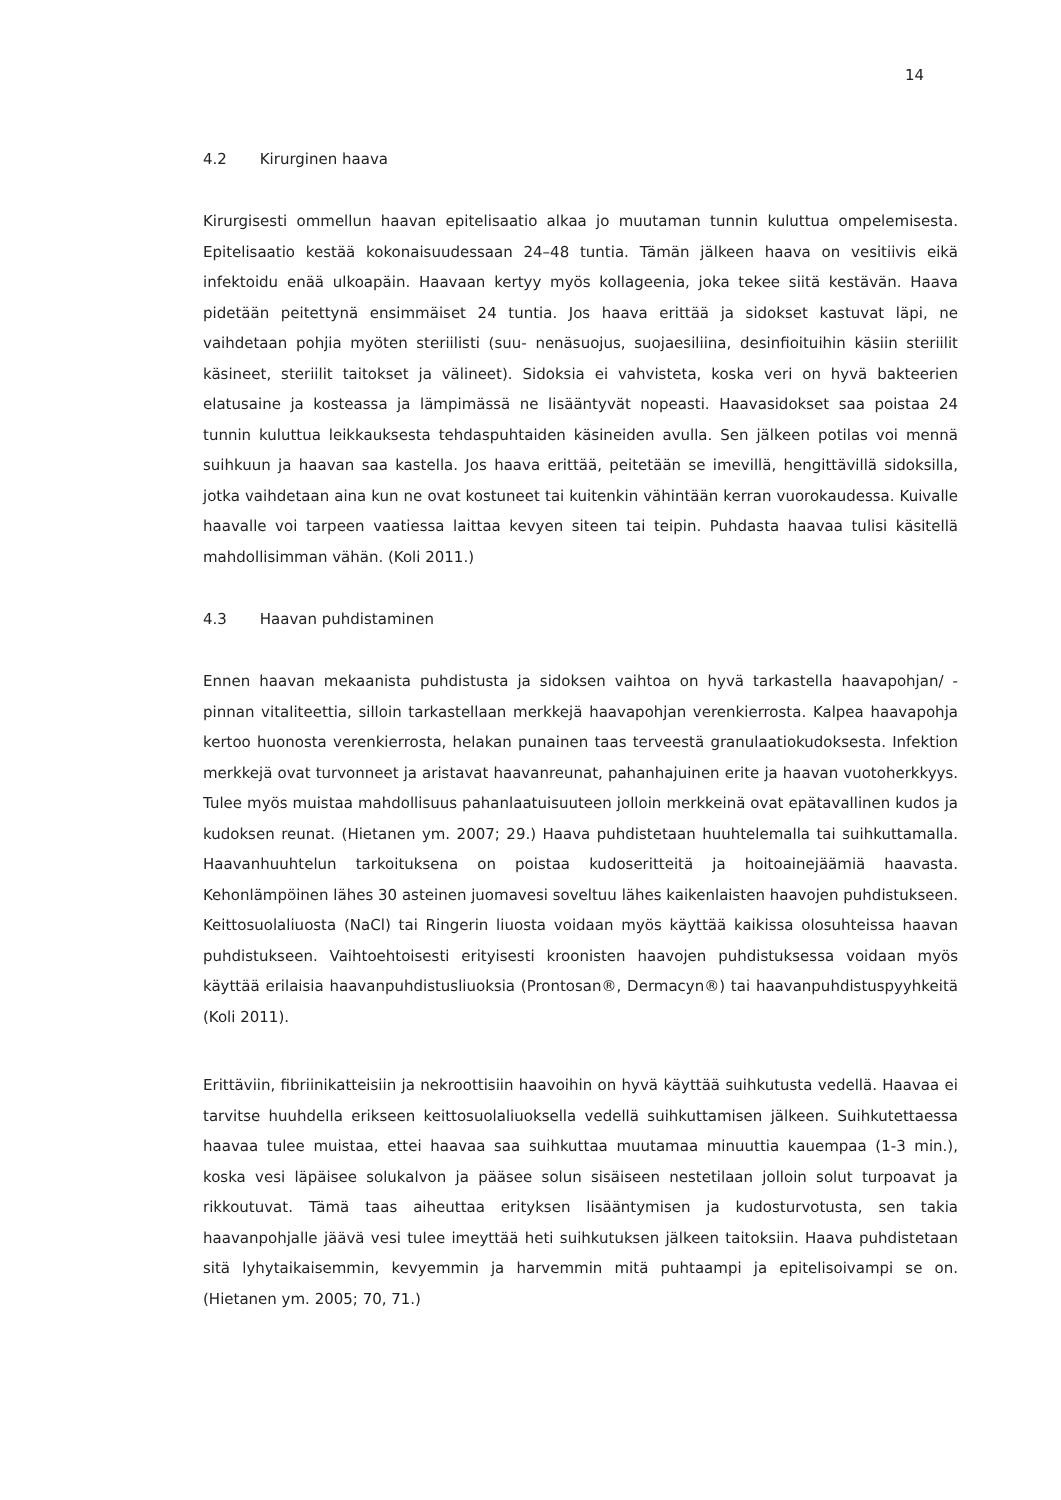14
4.2 Kirurginen haava
Kirurgisesti ommellun haavan epitelisaatio alkaa jo muutaman tunnin kuluttua ompelemisesta. Epitelisaatio kestää kokonaisuudessaan 24–48 tuntia. Tämän jälkeen haava on vesitiivis eikä infektoidu enää ulkoapäin. Haavaan kertyy myös kollageenia, joka tekee siitä kestävän. Haava pidetään peitettynä ensimmäiset 24 tuntia. Jos haava erittää ja sidokset kastuvat läpi, ne vaihdetaan pohjia myöten steriilisti (suu- nenäsuojus, suojaesiliina, desinfioituihin käsiin steriilit käsineet, steriilit taitokset ja välineet). Sidoksia ei vahvisteta, koska veri on hyvä bakteerien elatusaine ja kosteassa ja lämpimässä ne lisääntyvät nopeasti. Haavasidokset saa poistaa 24 tunnin kuluttua leikkauksesta tehdaspuhtaiden käsineiden avulla. Sen jälkeen potilas voi mennä suihkuun ja haavan saa kastella. Jos haava erittää, peitetään se imevillä, hengittävillä sidoksilla, jotka vaihdetaan aina kun ne ovat kostuneet tai kuitenkin vähintään kerran vuorokaudessa. Kuivalle haavalle voi tarpeen vaatiessa laittaa kevyen siteen tai teipin. Puhdasta haavaa tulisi käsitellä mahdollisimman vähän. (Koli 2011.)
4.3 Haavan puhdistaminen
Ennen haavan mekaanista puhdistusta ja sidoksen vaihtoa on hyvä tarkastella haavapohjan/ -pinnan vitaliteettia, silloin tarkastellaan merkkejä haavapohjan verenkierrosta. Kalpea haavapohja kertoo huonosta verenkierrosta, helakan punainen taas terveestä granulaatiokudoksesta. Infektion merkkejä ovat turvonneet ja aristavat haavanreunat, pahanhajuinen erite ja haavan vuotoherkkyys. Tulee myös muistaa mahdollisuus pahanlaatuisuuteen jolloin merkkeinä ovat epätavallinen kudos ja kudoksen reunat. (Hietanen ym. 2007; 29.) Haava puhdistetaan huuhtelemalla tai suihkuttamalla. Haavanhuuhtelun tarkoituksena on poistaa kudoseritteitä ja hoitoainejäämiä haavasta. Kehonlämpöinen lähes 30 asteinen juomavesi soveltuu lähes kaikenlaisten haavojen puhdistukseen. Keittosuolaliuosta (NaCl) tai Ringerin liuosta voidaan myös käyttää kaikissa olosuhteissa haavan puhdistukseen. Vaihtoehtoisesti erityisesti kroonisten haavojen puhdistuksessa voidaan myös käyttää erilaisia haavanpuhdistusliuoksia (Prontosan®, Dermacyn®) tai haavanpuhdistuspyyhkeitä (Koli 2011).
Erittäviin, fibriinikatteisiin ja nekroottisiin haavoihin on hyvä käyttää suihkutusta vedellä. Haavaa ei tarvitse huuhdella erikseen keittosuolaliuoksella vedellä suihkuttamisen jälkeen. Suihkutettaessa haavaa tulee muistaa, ettei haavaa saa suihkuttaa muutamaa minuuttia kauempaa (1-3 min.), koska vesi läpäisee solukalvon ja pääsee solun sisäiseen nestetilaan jolloin solut turpoavat ja rikkoutuvat. Tämä taas aiheuttaa erityksen lisääntymisen ja kudosturvotusta, sen takia haavanpohjalle jäävä vesi tulee imeyttää heti suihkutuksen jälkeen taitoksiin. Haava puhdistetaan sitä lyhytaikaisemmin, kevyemmin ja harvemmin mitä puhtaampi ja epitelisoivampi se on. (Hietanen ym. 2005; 70, 71.)